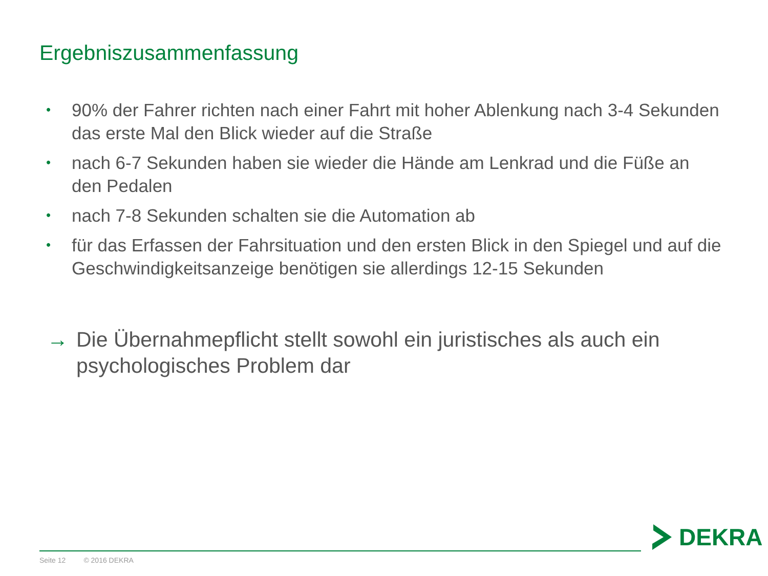Ergebniszusammenfassung
• 90% der Fahrer richten nach einer Fahrt mit hoher Ablenkung nach 3-4 Sekunden das erste Mal den Blick wieder auf die Straße
• nach 6-7 Sekunden haben sie wieder die Hände am Lenkrad und die Füße an den Pedalen
• nach 7-8 Sekunden schalten sie die Automation ab
• für das Erfassen der Fahrsituation und den ersten Blick in den Spiegel und auf die Geschwindigkeitsanzeige benötigen sie allerdings 12-15 Sekunden
→ Die Übernahmepflicht stellt sowohl ein juristisches als auch ein psychologisches Problem dar
Seite 12 © 2016 DEKRA
DEKRA